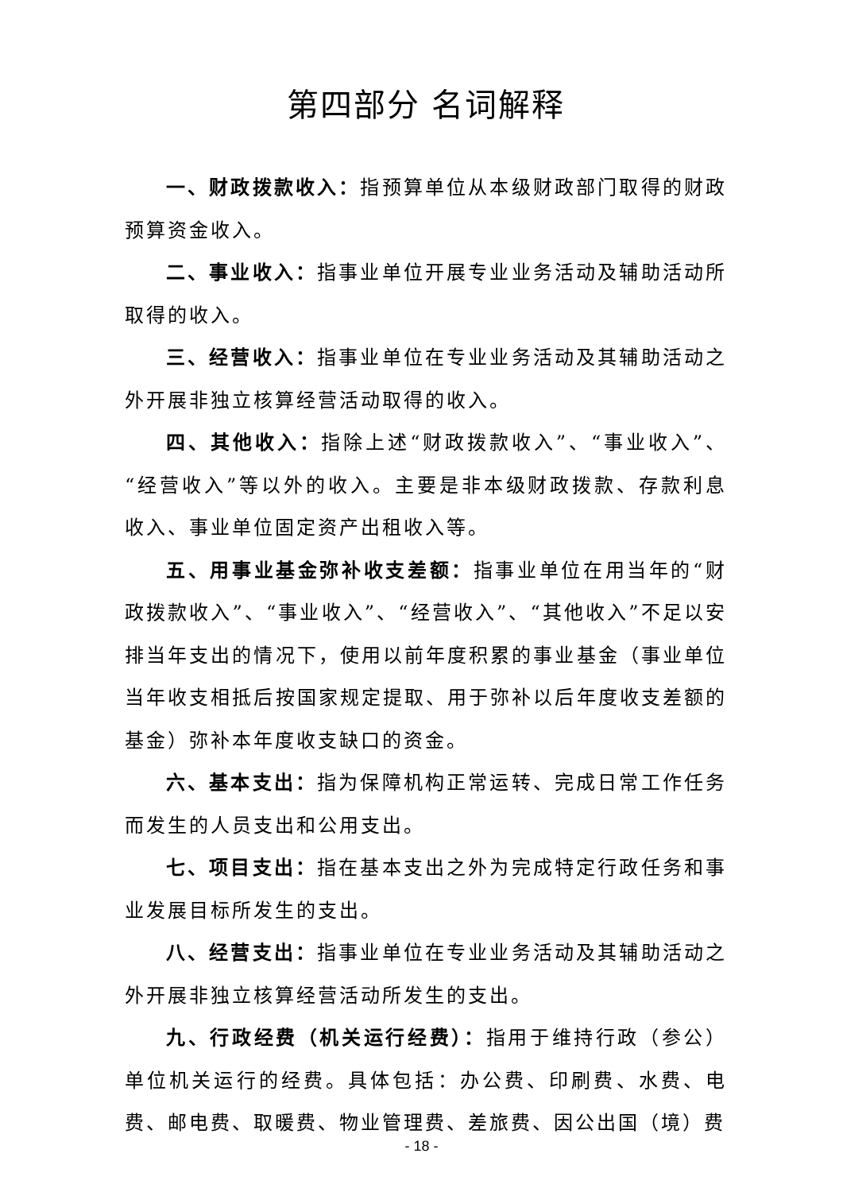第四部分 名词解释
一、财政拨款收入：指预算单位从本级财政部门取得的财政预算资金收入。
二、事业收入：指事业单位开展专业业务活动及辅助活动所取得的收入。
三、经营收入：指事业单位在专业业务活动及其辅助活动之外开展非独立核算经营活动取得的收入。
四、其他收入：指除上述“财政拨款收入”、“事业收入”、“经营收入”等以外的收入。主要是非本级财政拨款、存款利息收入、事业单位固定资产出租收入等。
五、用事业基金弥补收支差额：指事业单位在用当年的“财政拨款收入”、“事业收入”、“经营收入”、“其他收入”不足以安排当年支出的情况下，使用以前年度积累的事业基金（事业单位当年收支相抵后按国家规定提取、用于弥补以后年度收支差额的基金）弥补本年度收支缺口的资金。
六、基本支出：指为保障机构正常运转、完成日常工作任务而发生的人员支出和公用支出。
七、项目支出：指在基本支出之外为完成特定行政任务和事业发展目标所发生的支出。
八、经营支出：指事业单位在专业业务活动及其辅助活动之外开展非独立核算经营活动所发生的支出。
九、行政经费（机关运行经费）：指用于维持行政（参公）单位机关运行的经费。具体包括：办公费、印刷费、水费、电费、邮电费、取暖费、物业管理费、差旅费、因公出国（境）费
- 18 -